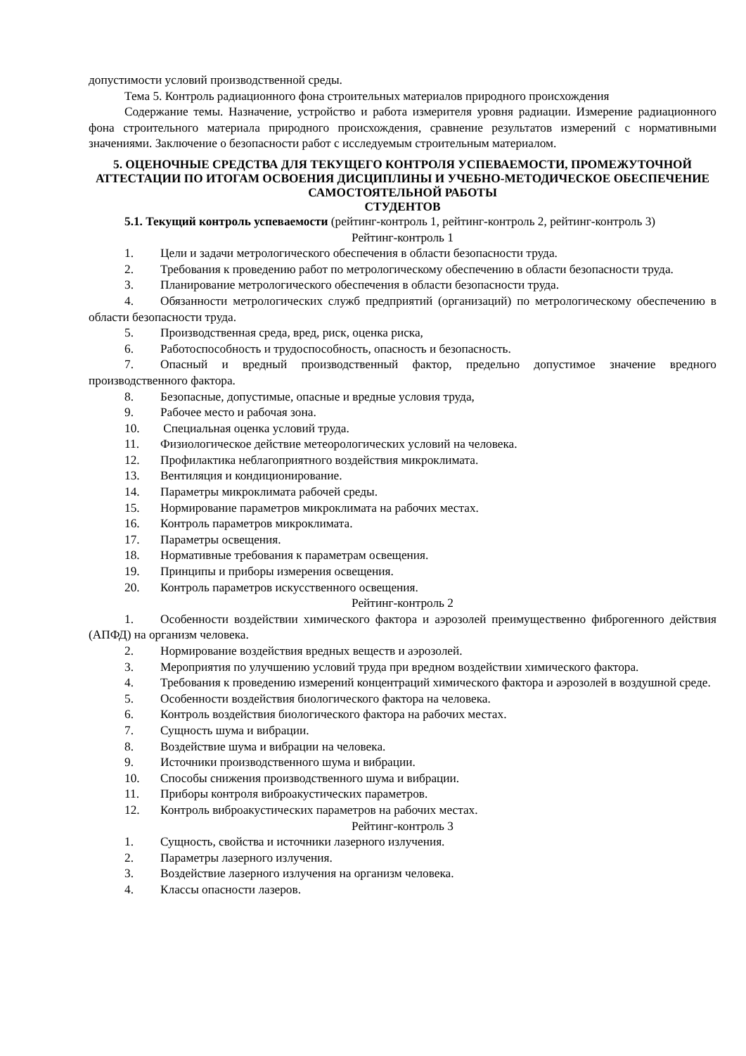допустимости условий производственной среды.
Тема 5. Контроль радиационного фона строительных материалов природного происхождения
Содержание темы. Назначение, устройство и работа измерителя уровня радиации. Измерение радиационного фона строительного материала природного происхождения, сравнение результатов измерений с нормативными значениями. Заключение о безопасности работ с исследуемым строительным материалом.
5. ОЦЕНОЧНЫЕ СРЕДСТВА ДЛЯ ТЕКУЩЕГО КОНТРОЛЯ УСПЕВАЕМОСТИ, ПРОМЕЖУТОЧНОЙ АТТЕСТАЦИИ ПО ИТОГАМ ОСВОЕНИЯ ДИСЦИПЛИНЫ И УЧЕБНО-МЕТОДИЧЕСКОЕ ОБЕСПЕЧЕНИЕ САМОСТОЯТЕЛЬНОЙ РАБОТЫ
СТУДЕНТОВ
5.1. Текущий контроль успеваемости (рейтинг-контроль 1, рейтинг-контроль 2, рейтинг-контроль 3)
Рейтинг-контроль 1
1. Цели и задачи метрологического обеспечения в области безопасности труда.
2. Требования к проведению работ по метрологическому обеспечению в области безопасности труда.
3. Планирование метрологического обеспечения в области безопасности труда.
4. Обязанности метрологических служб предприятий (организаций) по метрологическому обеспечению в области безопасности труда.
5. Производственная среда, вред, риск, оценка риска,
6. Работоспособность и трудоспособность, опасность и безопасность.
7. Опасный и вредный производственный фактор, предельно допустимое значение вредного производственного фактора.
8. Безопасные, допустимые, опасные и вредные условия труда,
9. Рабочее место и рабочая зона.
10. Специальная оценка условий труда.
11. Физиологическое действие метеорологических условий на человека.
12. Профилактика неблагоприятного воздействия микроклимата.
13. Вентиляция и кондиционирование.
14. Параметры микроклимата рабочей среды.
15. Нормирование параметров микроклимата на рабочих местах.
16. Контроль параметров микроклимата.
17. Параметры освещения.
18. Нормативные требования к параметрам освещения.
19. Принципы и приборы измерения освещения.
20. Контроль параметров искусственного освещения.
Рейтинг-контроль 2
1. Особенности воздействии химического фактора и аэрозолей преимущественно фиброгенного действия (АПФД) на организм человека.
2. Нормирование воздействия вредных веществ и аэрозолей.
3. Мероприятия по улучшению условий труда при вредном воздействии химического фактора.
4. Требования к проведению измерений концентраций химического фактора и аэрозолей в воздушной среде.
5. Особенности воздействия биологического фактора на человека.
6. Контроль воздействия биологического фактора на рабочих местах.
7. Сущность шума и вибрации.
8. Воздействие шума и вибрации на человека.
9. Источники производственного шума и вибрации.
10. Способы снижения производственного шума и вибрации.
11. Приборы контроля виброакустических параметров.
12. Контроль виброакустических параметров на рабочих местах.
Рейтинг-контроль 3
1. Сущность, свойства и источники лазерного излучения.
2. Параметры лазерного излучения.
3. Воздействие лазерного излучения на организм человека.
4. Классы опасности лазеров.